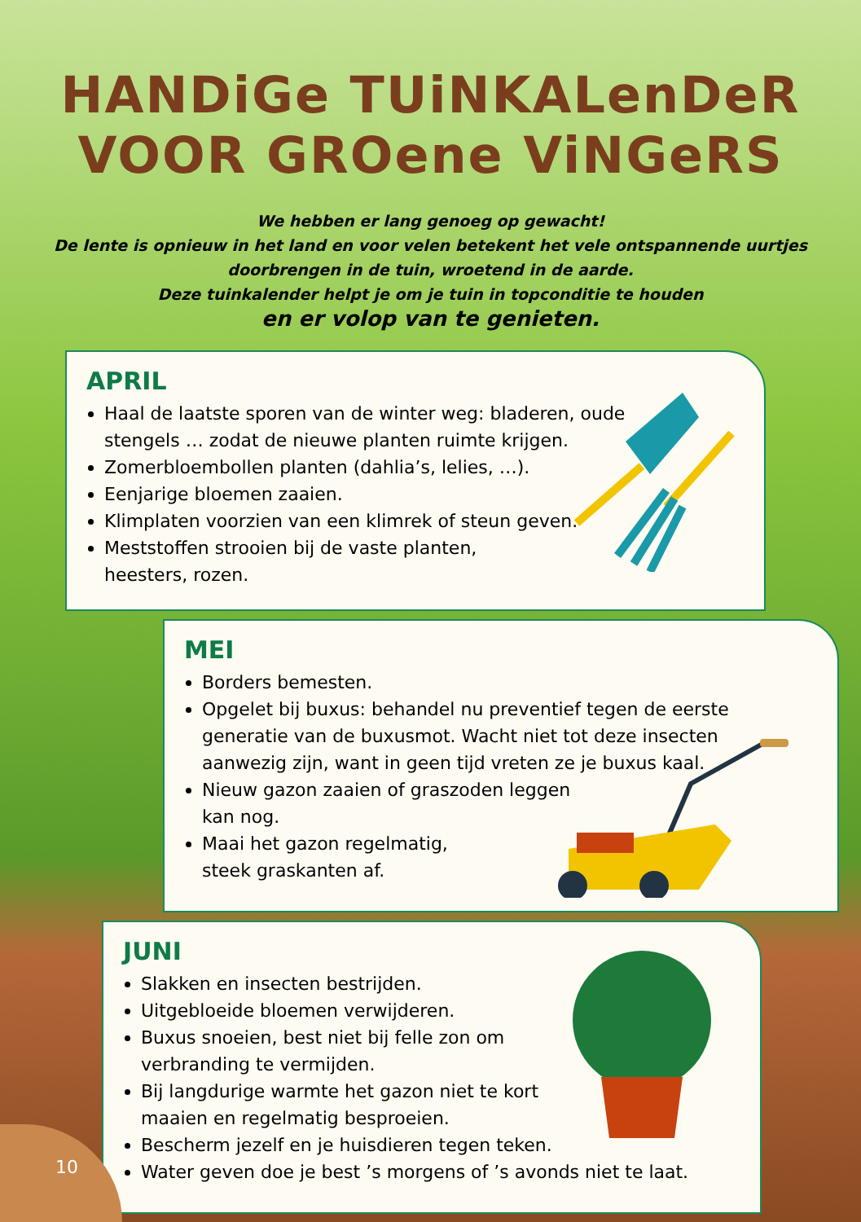HANDiGe TUiNKALenDeR
VOOR GROene ViNGeRS
We hebben er lang genoeg op gewacht!
De lente is opnieuw in het land en voor velen betekent het vele ontspannende uurtjes
doorbrengen in de tuin, wroetend in de aarde.
Deze tuinkalender helpt je om je tuin in topconditie te houden
en er volop van te genieten.
APRIL
Haal de laatste sporen van de winter weg: bladeren, oude
stengels … zodat de nieuwe planten ruimte krijgen.
Zomerbloembollen planten (dahlia’s, lelies, …).
Eenjarige bloemen zaaien.
Klimplaten voorzien van een klimrek of steun geven.
Meststoffen strooien bij de vaste planten,
heesters, rozen.
MEI
Borders bemesten.
Opgelet bij buxus: behandel nu preventief tegen de eerste
generatie van de buxusmot. Wacht niet tot deze insecten
aanwezig zijn, want in geen tijd vreten ze je buxus kaal.
Nieuw gazon zaaien of graszoden leggen
kan nog.
Maai het gazon regelmatig,
steek graskanten af.
JUNI
Slakken en insecten bestrijden.
Uitgebloeide bloemen verwijderen.
Buxus snoeien, best niet bij felle zon om
verbranding te vermijden.
Bij langdurige warmte het gazon niet te kort
maaien en regelmatig besproeien.
Bescherm jezelf en je huisdieren tegen teken.
Water geven doe je best ’s morgens of ’s avonds niet te laat.
10